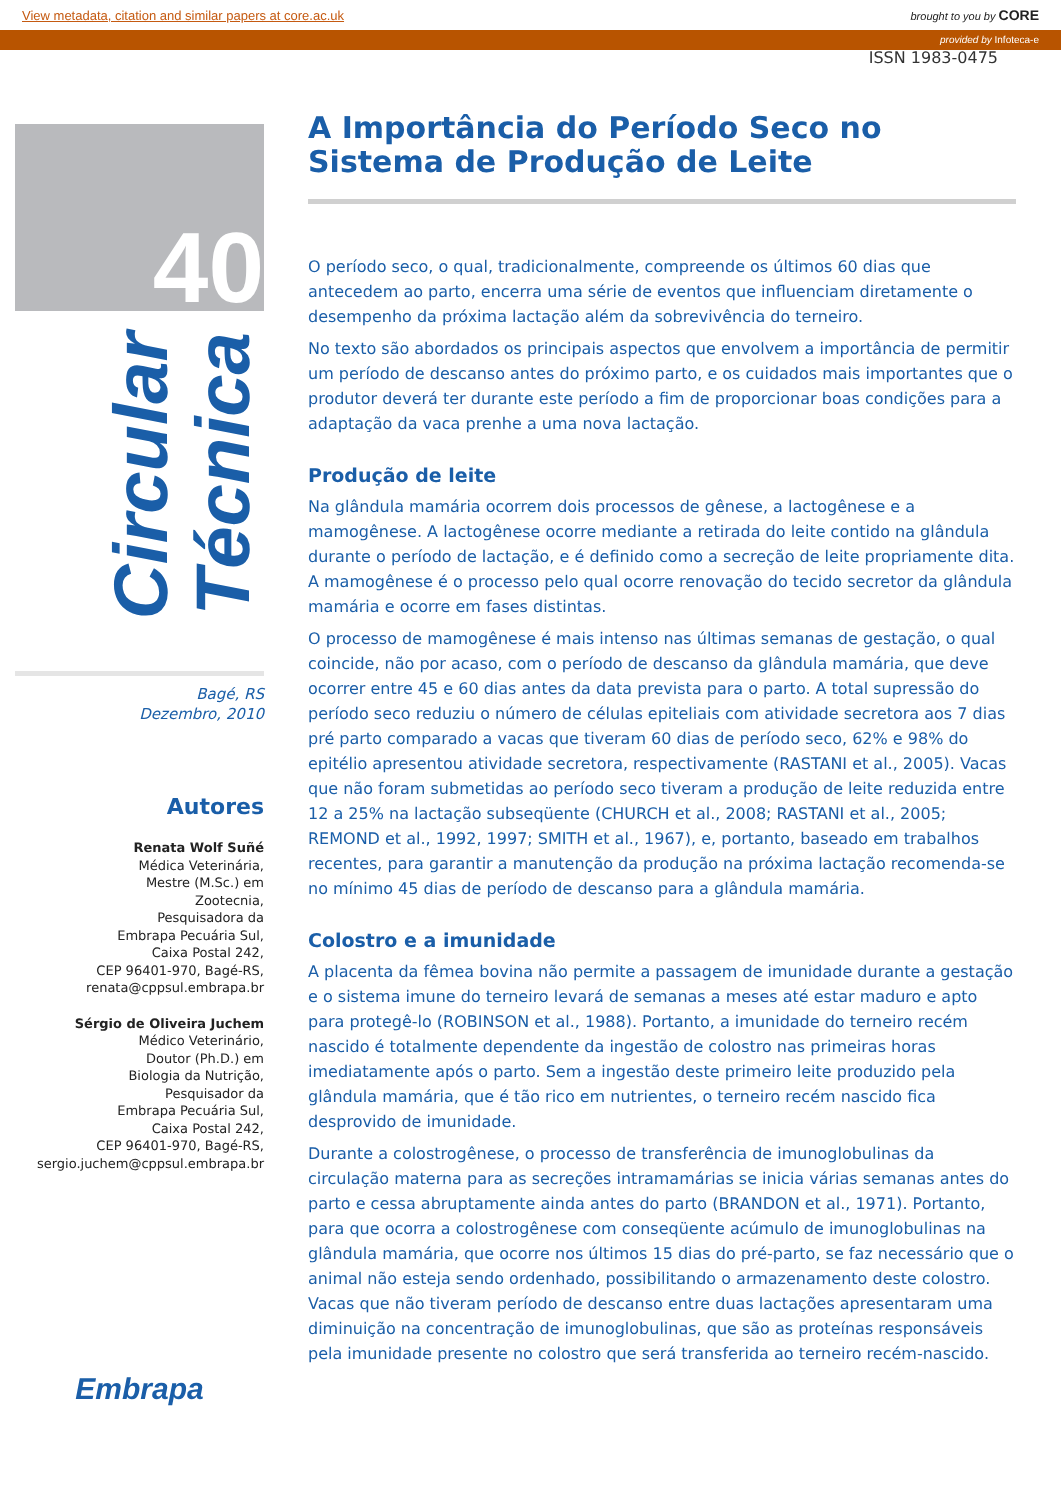View metadata, citation and similar papers at core.ac.uk brought to you by CORE
provided by Infoteca-e
ISSN 1983-0475
40
Circular
Técnica
Bagé, RS
Dezembro, 2010
Autores
Renata Wolf Suñé
Médica Veterinária,
Mestre (M.Sc.) em
Zootecnia,
Pesquisadora da
Embrapa Pecuária Sul,
Caixa Postal 242,
CEP 96401-970, Bagé-RS,
renata@cppsul.embrapa.br
Sérgio de Oliveira Juchem
Médico Veterinário,
Doutor (Ph.D.) em
Biologia da Nutrição,
Pesquisador da
Embrapa Pecuária Sul,
Caixa Postal 242,
CEP 96401-970, Bagé-RS,
sergio.juchem@cppsul.embrapa.br
Embrapa
A Importância do Período Seco no Sistema de Produção de Leite
O período seco, o qual, tradicionalmente, compreende os últimos 60 dias que antecedem ao parto, encerra uma série de eventos que influenciam diretamente o desempenho da próxima lactação além da sobrevivência do terneiro.
No texto são abordados os principais aspectos que envolvem a importância de permitir um período de descanso antes do próximo parto, e os cuidados mais importantes que o produtor deverá ter durante este período a fim de proporcionar boas condições para a adaptação da vaca prenhe a uma nova lactação.
Produção de leite
Na glândula mamária ocorrem dois processos de gênese, a lactogênese e a mamogênese. A lactogênese ocorre mediante a retirada do leite contido na glândula durante o período de lactação, e é definido como a secreção de leite propriamente dita. A mamogênese é o processo pelo qual ocorre renovação do tecido secretor da glândula mamária e ocorre em fases distintas.
O processo de mamogênese é mais intenso nas últimas semanas de gestação, o qual coincide, não por acaso, com o período de descanso da glândula mamária, que deve ocorrer entre 45 e 60 dias antes da data prevista para o parto. A total supressão do período seco reduziu o número de células epiteliais com atividade secretora aos 7 dias pré parto comparado a vacas que tiveram 60 dias de período seco, 62% e 98% do epitélio apresentou atividade secretora, respectivamente (RASTANI et al., 2005). Vacas que não foram submetidas ao período seco tiveram a produção de leite reduzida entre 12 a 25% na lactação subseqüente (CHURCH et al., 2008; RASTANI et al., 2005; REMOND et al., 1992, 1997; SMITH et al., 1967), e, portanto, baseado em trabalhos recentes, para garantir a manutenção da produção na próxima lactação recomenda-se no mínimo 45 dias de período de descanso para a glândula mamária.
Colostro e a imunidade
A placenta da fêmea bovina não permite a passagem de imunidade durante a gestação e o sistema imune do terneiro levará de semanas a meses até estar maduro e apto para protegê-lo (ROBINSON et al., 1988). Portanto, a imunidade do terneiro recém nascido é totalmente dependente da ingestão de colostro nas primeiras horas imediatamente após o parto. Sem a ingestão deste primeiro leite produzido pela glândula mamária, que é tão rico em nutrientes, o terneiro recém nascido fica desprovido de imunidade.
Durante a colostrogênese, o processo de transferência de imunoglobulinas da circulação materna para as secreções intramamárias se inicia várias semanas antes do parto e cessa abruptamente ainda antes do parto (BRANDON et al., 1971). Portanto, para que ocorra a colostrogênese com conseqüente acúmulo de imunoglobulinas na glândula mamária, que ocorre nos últimos 15 dias do pré-parto, se faz necessário que o animal não esteja sendo ordenhado, possibilitando o armazenamento deste colostro. Vacas que não tiveram período de descanso entre duas lactações apresentaram uma diminuição na concentração de imunoglobulinas, que são as proteínas responsáveis pela imunidade presente no colostro que será transferida ao terneiro recém-nascido.